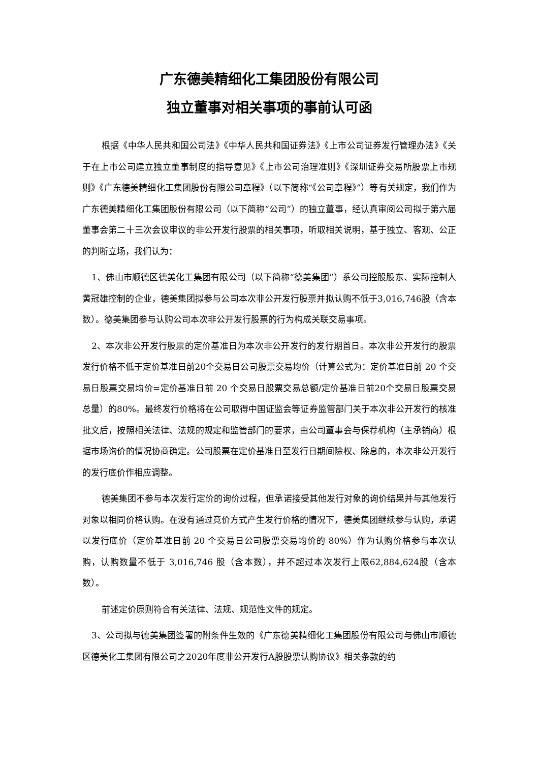广东德美精细化工集团股份有限公司
独立董事对相关事项的事前认可函
根据《中华人民共和国公司法》《中华人民共和国证券法》《上市公司证券发行管理办法》《关于在上市公司建立独立董事制度的指导意见》《上市公司治理准则》《深圳证券交易所股票上市规则》《广东德美精细化工集团股份有限公司章程》（以下简称“《公司章程》”）等有关规定，我们作为广东德美精细化工集团股份有限公司（以下简称“公司”）的独立董事，经认真审阅公司拟于第六届董事会第二十三次会议审议的非公开发行股票的相关事项，听取相关说明，基于独立、客观、公正的判断立场，我们认为：
1、佛山市顺德区德美化工集团有限公司（以下简称“德美集团”）系公司控股股东、实际控制人黄冠雄控制的企业，德美集团拟参与公司本次非公开发行股票并拟认购不低于3,016,746股（含本数）。德美集团参与认购公司本次非公开发行股票的行为构成关联交易事项。
2、本次非公开发行股票的定价基准日为本次非公开发行的发行期首日。本次非公开发行的股票发行价格不低于定价基准日前20个交易日公司股票交易均价（计算公式为：定价基准日前 20 个交易日股票交易均价=定价基准日前 20 个交易日股票交易总额/定价基准日前20个交易日股票交易总量）的80%。最终发行价格将在公司取得中国证监会等证券监管部门关于本次非公开发行的核准批文后，按照相关法律、法规的规定和监管部门的要求，由公司董事会与保荐机构（主承销商）根据市场询价的情况协商确定。公司股票在定价基准日至发行日期间除权、除息的，本次非公开发行的发行底价作相应调整。
德美集团不参与本次发行定价的询价过程，但承诺接受其他发行对象的询价结果并与其他发行对象以相同价格认购。在没有通过竞价方式产生发行价格的情况下，德美集团继续参与认购，承诺以发行底价（定价基准日前 20 个交易日公司股票交易均价的 80%）作为认购价格参与本次认购，认购数量不低于 3,016,746 股（含本数），并不超过本次发行上限62,884,624股（含本数）。
前述定价原则符合有关法律、法规、规范性文件的规定。
3、公司拟与德美集团签署的附条件生效的《广东德美精细化工集团股份有限公司与佛山市顺德区德美化工集团有限公司之2020年度非公开发行A股股票认购协议》相关条款的约